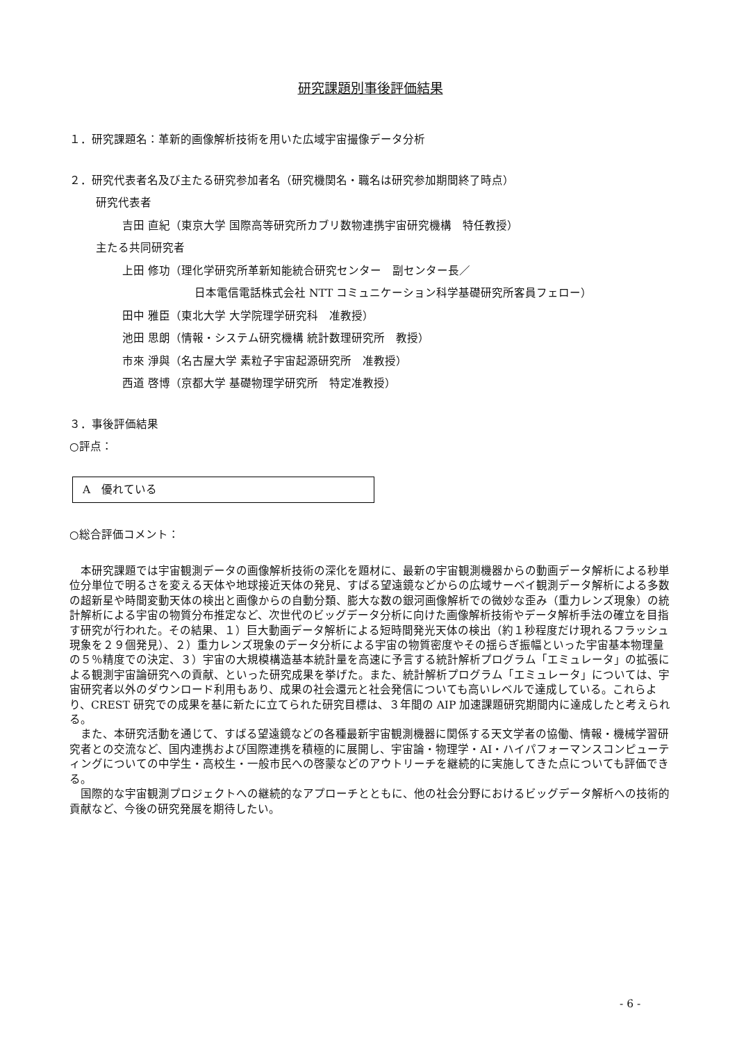研究課題別事後評価結果
１．研究課題名：革新的画像解析技術を用いた広域宇宙撮像データ分析
２．研究代表者名及び主たる研究参加者名（研究機関名・職名は研究参加期間終了時点）
研究代表者
吉田 直紀（東京大学 国際高等研究所カブリ数物連携宇宙研究機構　特任教授）
主たる共同研究者
上田 修功（理化学研究所革新知能統合研究センター　副センター長／
日本電信電話株式会社 NTT コミュニケーション科学基礎研究所客員フェロー）
田中 雅臣（東北大学 大学院理学研究科　准教授）
池田 思朗（情報・システム研究機構 統計数理研究所　教授）
市來 淨與（名古屋大学 素粒子宇宙起源研究所　准教授）
西道 啓博（京都大学 基礎物理学研究所　特定准教授）
３．事後評価結果
○評点：
A　優れている
○総合評価コメント：
本研究課題では宇宙観測データの画像解析技術の深化を題材に、最新の宇宙観測機器からの動画データ解析による秒単位分単位で明るさを変える天体や地球接近天体の発見、すばる望遠鏡などからの広域サーベイ観測データ解析による多数の超新星や時間変動天体の検出と画像からの自動分類、膨大な数の銀河画像解析での微妙な歪み（重力レンズ現象）の統計解析による宇宙の物質分布推定など、次世代のビッグデータ分析に向けた画像解析技術やデータ解析手法の確立を目指す研究が行われた。その結果、１）巨大動画データ解析による短時間発光天体の検出（約１秒程度だけ現れるフラッシュ現象を２９個発見）、２）重力レンズ現象のデータ分析による宇宙の物質密度やその揺らぎ振幅といった宇宙基本物理量の５％精度での決定、３）宇宙の大規模構造基本統計量を高速に予言する統計解析プログラム「エミュレータ」の拡張による観測宇宙論研究への貢献、といった研究成果を挙げた。また、統計解析プログラム「エミュレータ」については、宇宙研究者以外のダウンロード利用もあり、成果の社会還元と社会発信についても高いレベルで達成している。これらより、CREST 研究での成果を基に新たに立てられた研究目標は、３年間の AIP 加速課題研究期間内に達成したと考えられる。
また、本研究活動を通じて、すばる望遠鏡などの各種最新宇宙観測機器に関係する天文学者の協働、情報・機械学習研究者との交流など、国内連携および国際連携を積極的に展開し、宇宙論・物理学・AI・ハイパフォーマンスコンピューティングについての中学生・高校生・一般市民への啓蒙などのアウトリーチを継続的に実施してきた点についても評価できる。
国際的な宇宙観測プロジェクトへの継続的なアプローチとともに、他の社会分野におけるビッグデータ解析への技術的貢献など、今後の研究発展を期待したい。
- 6 -